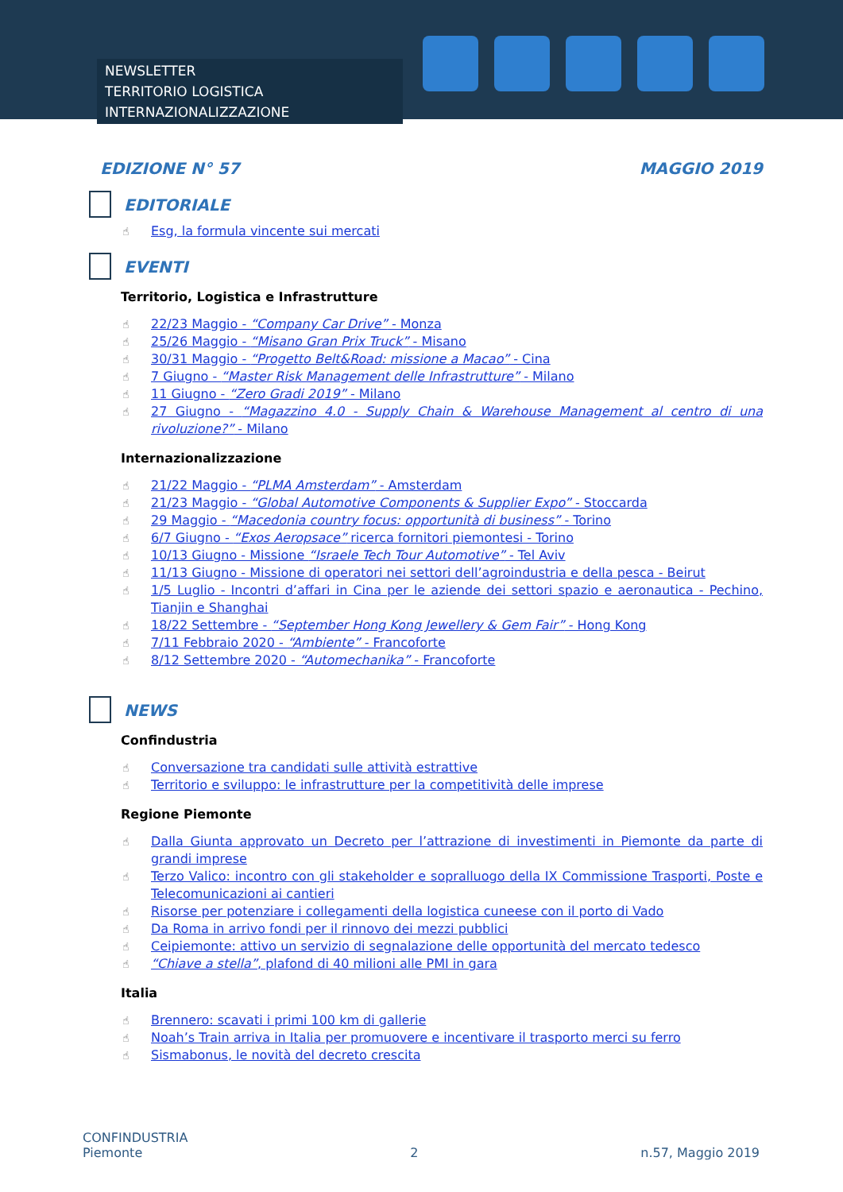NEWSLETTER
TERRITORIO LOGISTICA INTERNAZIONALIZZAZIONE
EDIZIONE N° 57 MAGGIO 2019
EDITORIALE
Esg, la formula vincente sui mercati
EVENTI
Territorio, Logistica e Infrastrutture
22/23 Maggio - “Company Car Drive” - Monza
25/26 Maggio - “Misano Gran Prix Truck” - Misano
30/31 Maggio - “Progetto Belt&Road: missione a Macao” - Cina
7 Giugno - “Master Risk Management delle Infrastrutture” - Milano
11 Giugno - “Zero Gradi 2019” - Milano
27 Giugno - “Magazzino 4.0 - Supply Chain & Warehouse Management al centro di una rivoluzione?” - Milano
Internazionalizzazione
21/22 Maggio - “PLMA Amsterdam” - Amsterdam
21/23 Maggio - “Global Automotive Components & Supplier Expo” - Stoccarda
29 Maggio - “Macedonia country focus: opportunità di business” - Torino
6/7 Giugno - “Exos Aeropsace” ricerca fornitori piemontesi - Torino
10/13 Giugno - Missione “Israele Tech Tour Automotive” - Tel Aviv
11/13 Giugno - Missione di operatori nei settori dell’agroindustria e della pesca - Beirut
1/5 Luglio - Incontri d’affari in Cina per le aziende dei settori spazio e aeronautica - Pechino, Tianjin e Shanghai
18/22 Settembre - “September Hong Kong Jewellery & Gem Fair” - Hong Kong
7/11 Febbraio 2020 - “Ambiente” - Francoforte
8/12 Settembre 2020 - “Automechanika” - Francoforte
NEWS
Confindustria
Conversazione tra candidati sulle attività estrattive
Territorio e sviluppo: le infrastrutture per la competitività delle imprese
Regione Piemonte
Dalla Giunta approvato un Decreto per l’attrazione di investimenti in Piemonte da parte di grandi imprese
Terzo Valico: incontro con gli stakeholder e sopralluogo della IX Commissione Trasporti, Poste e Telecomunicazioni ai cantieri
Risorse per potenziare i collegamenti della logistica cuneese con il porto di Vado
Da Roma in arrivo fondi per il rinnovo dei mezzi pubblici
Ceipiemonte: attivo un servizio di segnalazione delle opportunità del mercato tedesco
“Chiave a stella”, plafond di 40 milioni alle PMI in gara
Italia
Brennero: scavati i primi 100 km di gallerie
Noah’s Train arriva in Italia per promuovere e incentivare il trasporto merci su ferro
Sismabonus, le novità del decreto crescita
CONFINDUSTRIA
Piemonte
2
n.57, Maggio 2019